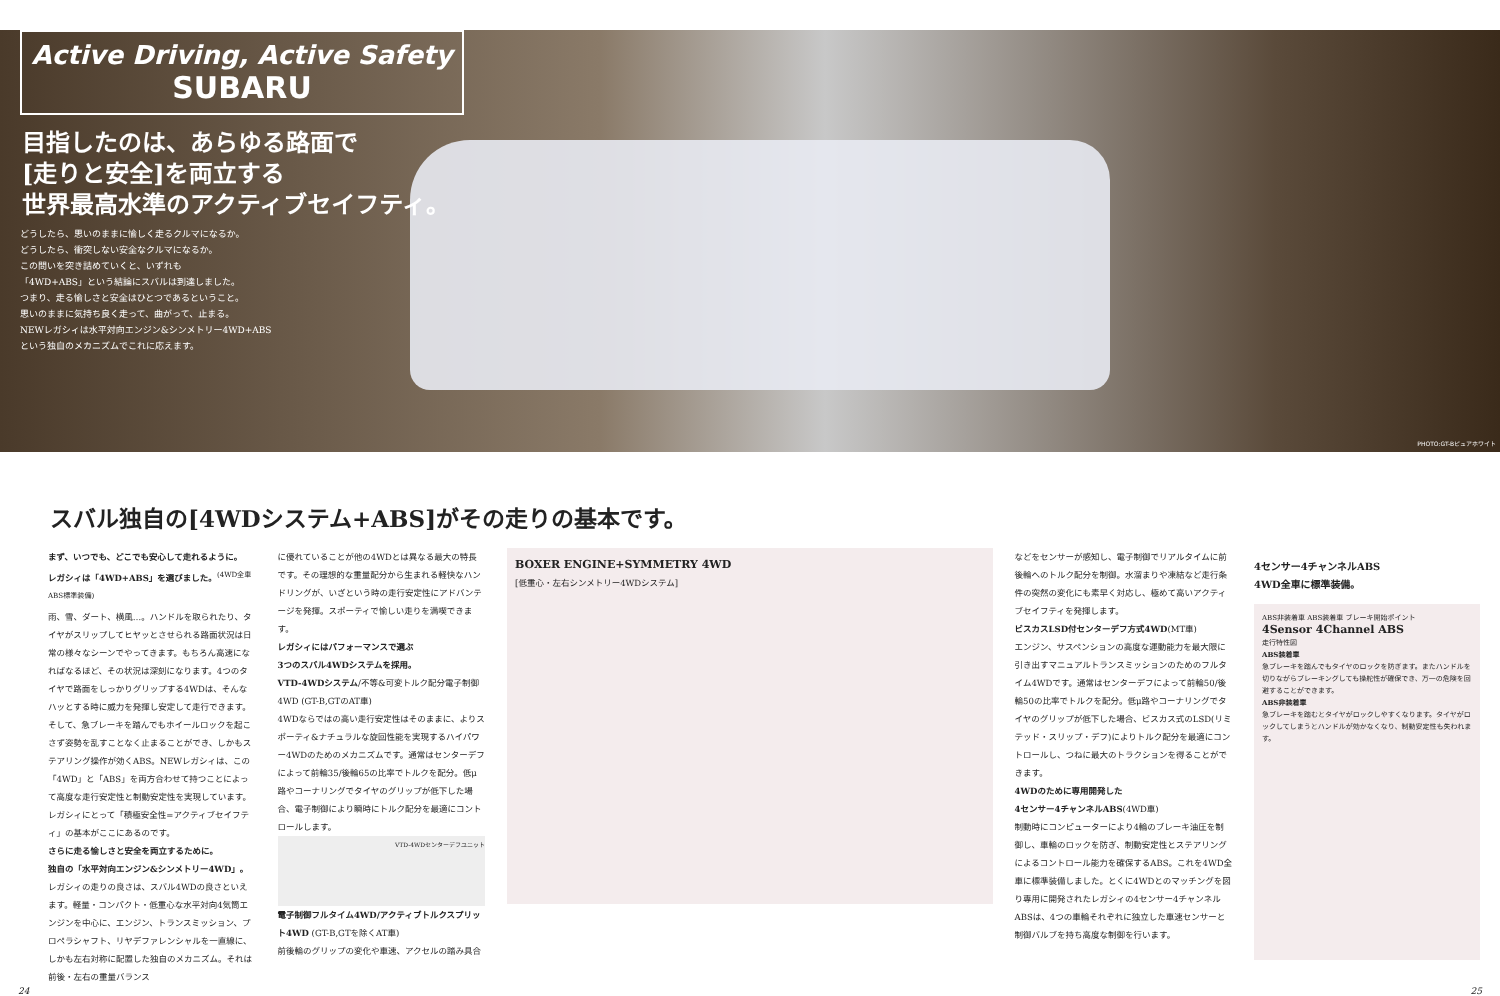Active Driving, Active Safety
SUBARU
目指したのは、あらゆる路面で
[走りと安全]を両立する
世界最高水準のアクティブセイフティ。
どうしたら、思いのままに愉しく走るクルマになるか。
どうしたら、衝突しない安全なクルマになるか。
この問いを突き詰めていくと、いずれも
「4WD+ABS」という結論にスバルは到達しました。
つまり、走る愉しさと安全はひとつであるということ。
思いのままに気持ち良く走って、曲がって、止まる。
NEWレガシィは水平対向エンジン&シンメトリー4WD+ABS
という独自のメカニズムでこれに応えます。
PHOTO:GT-Bピュアホワイト
スバル独自の[4WDシステム+ABS]がその走りの基本です。
まず、いつでも、どこでも安心して走れるように。
レガシィは「4WD+ABS」を選びました。<sup>(4WD全車ABS標準装備)</sup>
雨、雪、ダート、横風…。ハンドルを取られたり、タイヤがスリップしてヒヤッとさせられる路面状況は日常の様々なシーンでやってきます。もちろん高速になればなるほど、その状況は深刻になります。4つのタイヤで路面をしっかりグリップする4WDは、そんなハッとする時に威力を発揮し安定して走行できます。そして、急ブレーキを踏んでもホイールロックを起こさず姿勢を乱すことなく止まることができ、しかもステアリング操作が効くABS。NEWレガシィは、この「4WD」と「ABS」を両方合わせて持つことによって高度な走行安定性と制動安定性を実現しています。レガシィにとって「積極安全性=アクティブセイフティ」の基本がここにあるのです。
さらに走る愉しさと安全を両立するために。
独自の「水平対向エンジン&シンメトリー4WD」。
レガシィの走りの良さは、スバル4WDの良さといえます。軽量・コンパクト・低重心な水平対向4気筒エンジンを中心に、エンジン、トランスミッション、プロペラシャフト、リヤデファレンシャルを一直線に、しかも左右対称に配置した独自のメカニズム。それは前後・左右の重量バランス
に優れていることが他の4WDとは異なる最大の特長です。その理想的な重量配分から生まれる軽快なハンドリングが、いざという時の走行安定性にアドバンテージを発揮。スポーティで愉しい走りを満喫できます。
レガシィにはパフォーマンスで選ぶ
3つのスバル4WDシステムを採用。
VTD-4WDシステム/不等&可変トルク配分電子制御4WD (GT-B,GTのAT車)
4WDならではの高い走行安定性はそのままに、よりスポーティ&ナチュラルな旋回性能を実現するハイパワー4WDのためのメカニズムです。通常はセンターデフによって前輪35/後輪65の比率でトルクを配分。低μ路やコーナリングでタイヤのグリップが低下した場合、電子制御により瞬時にトルク配分を最適にコントロールします。
VTD-4WDセンターデフユニット
電子制御フルタイム4WD/アクティブトルクスプリット4WD (GT-B,GTを除くAT車)
前後輪のグリップの変化や車速、アクセルの踏み具合
BOXER ENGINE+SYMMETRY 4WD
[低重心・左右シンメトリー4WDシステム]
などをセンサーが感知し、電子制御でリアルタイムに前後輪へのトルク配分を制御。水溜まりや凍結など走行条件の突然の変化にも素早く対応し、極めて高いアクティブセイフティを発揮します。
ビスカスLSD付センターデフ方式4WD(MT車)
エンジン、サスペンションの高度な運動能力を最大限に引き出すマニュアルトランスミッションのためのフルタイム4WDです。通常はセンターデフによって前輪50/後輪50の比率でトルクを配分。低μ路やコーナリングでタイヤのグリップが低下した場合、ビスカス式のLSD(リミテッド・スリップ・デフ)によりトルク配分を最適にコントロールし、つねに最大のトラクションを得ることができます。
4WDのために専用開発した
4センサー4チャンネルABS(4WD車)
制動時にコンピューターにより4輪のブレーキ油圧を制御し、車輪のロックを防ぎ、制動安定性とステアリングによるコントロール能力を確保するABS。これを4WD全車に標準装備しました。とくに4WDとのマッチングを図り専用に開発されたレガシィの4センサー4チャンネルABSは、4つの車輪それぞれに独立した車速センサーと制御バルブを持ち高度な制御を行います。
4センサー4チャンネルABS
4WD全車に標準装備。
ABS非装着車 ABS装着車 ブレーキ開始ポイント
4Sensor 4Channel ABS
走行特性図
ABS装着車
急ブレーキを踏んでもタイヤのロックを防ぎます。またハンドルを切りながらブレーキングしても操舵性が確保でき、万一の危険を回避することができます。
ABS非装着車
急ブレーキを踏むとタイヤがロックしやすくなります。タイヤがロックしてしまうとハンドルが効かなくなり、制動安定性も失われます。
24 25